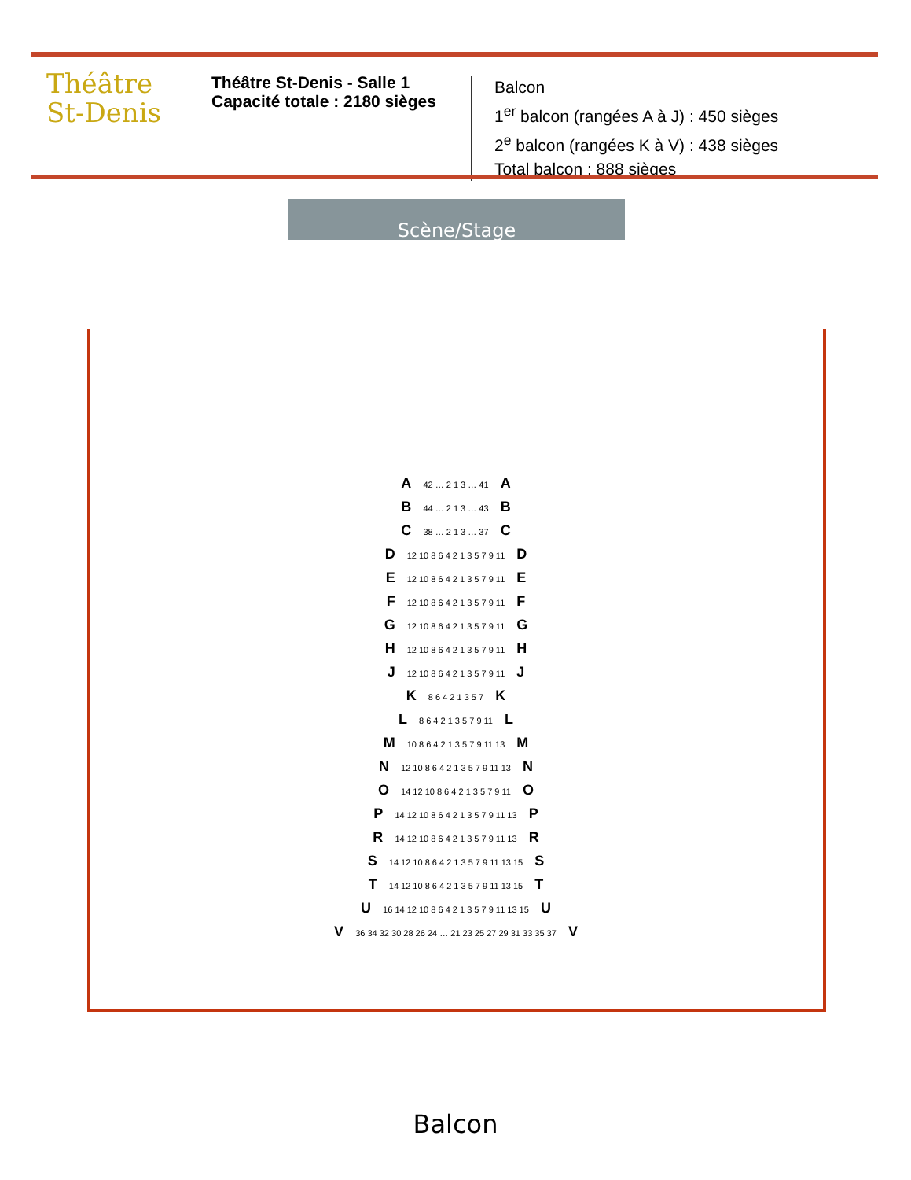Théâtre
St-Denis
Théâtre St-Denis - Salle 1
Capacité totale : 2180 sièges
Balcon
1<sup>er</sup> balcon (rangées A à J) : 450 sièges
2<sup>e</sup> balcon (rangées K à V) : 438 sièges
Total balcon : 888 sièges
Scène/Stage
A 42 … 2 1 3 … 41 A
B 44 … 2 1 3 … 43 B
C 38 … 2 1 3 … 37 C
D 12 10 8 6 4 2 1 3 5 7 9 11 D
E 12 10 8 6 4 2 1 3 5 7 9 11 E
F 12 10 8 6 4 2 1 3 5 7 9 11 F
G 12 10 8 6 4 2 1 3 5 7 9 11 G
H 12 10 8 6 4 2 1 3 5 7 9 11 H
J 12 10 8 6 4 2 1 3 5 7 9 11 J
K 8 6 4 2 1 3 5 7 K
L 8 6 4 2 1 3 5 7 9 11 L
M 10 8 6 4 2 1 3 5 7 9 11 13 M
N 12 10 8 6 4 2 1 3 5 7 9 11 13 N
O 14 12 10 8 6 4 2 1 3 5 7 9 11 O
P 14 12 10 8 6 4 2 1 3 5 7 9 11 13 P
R 14 12 10 8 6 4 2 1 3 5 7 9 11 13 R
S 14 12 10 8 6 4 2 1 3 5 7 9 11 13 15 S
T 14 12 10 8 6 4 2 1 3 5 7 9 11 13 15 T
U 16 14 12 10 8 6 4 2 1 3 5 7 9 11 13 15 U
V 36 34 32 30 28 26 24 … 21 23 25 27 29 31 33 35 37 V
Balcon